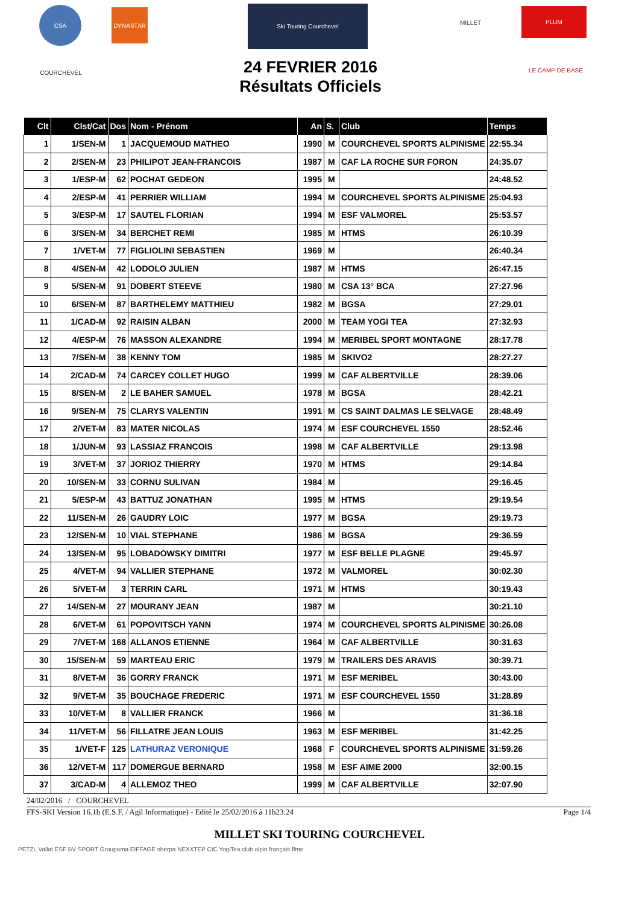CSA DYNASTAR
Ski Touring Courchevel
MILLET PLUM
COURCHEVEL LE CAMP DE BASE
24 FEVRIER 2016
Résultats Officiels
| Clt | Clst/Cat | Dos | Nom - Prénom | An | S. | Club | Temps |
| --- | --- | --- | --- | --- | --- | --- | --- |
| 1 | 1/SEN-M | 1 | JACQUEMOUD MATHEO | 1990 | M | COURCHEVEL SPORTS ALPINISME | 22:55.34 |
| 2 | 2/SEN-M | 23 | PHILIPOT JEAN-FRANCOIS | 1987 | M | CAF LA ROCHE SUR FORON | 24:35.07 |
| 3 | 1/ESP-M | 62 | POCHAT GEDEON | 1995 | M | | 24:48.52 |
| 4 | 2/ESP-M | 41 | PERRIER WILLIAM | 1994 | M | COURCHEVEL SPORTS ALPINISME | 25:04.93 |
| 5 | 3/ESP-M | 17 | SAUTEL FLORIAN | 1994 | M | ESF VALMOREL | 25:53.57 |
| 6 | 3/SEN-M | 34 | BERCHET REMI | 1985 | M | HTMS | 26:10.39 |
| 7 | 1/VET-M | 77 | FIGLIOLINI SEBASTIEN | 1969 | M | | 26:40.34 |
| 8 | 4/SEN-M | 42 | LODOLO JULIEN | 1987 | M | HTMS | 26:47.15 |
| 9 | 5/SEN-M | 91 | DOBERT STEEVE | 1980 | M | CSA 13° BCA | 27:27.96 |
| 10 | 6/SEN-M | 87 | BARTHELEMY MATTHIEU | 1982 | M | BGSA | 27:29.01 |
| 11 | 1/CAD-M | 92 | RAISIN ALBAN | 2000 | M | TEAM YOGI TEA | 27:32.93 |
| 12 | 4/ESP-M | 76 | MASSON ALEXANDRE | 1994 | M | MERIBEL SPORT MONTAGNE | 28:17.78 |
| 13 | 7/SEN-M | 38 | KENNY TOM | 1985 | M | SKIVO2 | 28:27.27 |
| 14 | 2/CAD-M | 74 | CARCEY COLLET HUGO | 1999 | M | CAF ALBERTVILLE | 28:39.06 |
| 15 | 8/SEN-M | 2 | LE BAHER SAMUEL | 1978 | M | BGSA | 28:42.21 |
| 16 | 9/SEN-M | 75 | CLARYS VALENTIN | 1991 | M | CS SAINT DALMAS LE SELVAGE | 28:48.49 |
| 17 | 2/VET-M | 83 | MATER NICOLAS | 1974 | M | ESF COURCHEVEL 1550 | 28:52.46 |
| 18 | 1/JUN-M | 93 | LASSIAZ FRANCOIS | 1998 | M | CAF ALBERTVILLE | 29:13.98 |
| 19 | 3/VET-M | 37 | JORIOZ THIERRY | 1970 | M | HTMS | 29:14.84 |
| 20 | 10/SEN-M | 33 | CORNU SULIVAN | 1984 | M | | 29:16.45 |
| 21 | 5/ESP-M | 43 | BATTUZ JONATHAN | 1995 | M | HTMS | 29:19.54 |
| 22 | 11/SEN-M | 26 | GAUDRY LOIC | 1977 | M | BGSA | 29:19.73 |
| 23 | 12/SEN-M | 10 | VIAL STEPHANE | 1986 | M | BGSA | 29:36.59 |
| 24 | 13/SEN-M | 95 | LOBADOWSKY DIMITRI | 1977 | M | ESF BELLE PLAGNE | 29:45.97 |
| 25 | 4/VET-M | 94 | VALLIER STEPHANE | 1972 | M | VALMOREL | 30:02.30 |
| 26 | 5/VET-M | 3 | TERRIN CARL | 1971 | M | HTMS | 30:19.43 |
| 27 | 14/SEN-M | 27 | MOURANY JEAN | 1987 | M | | 30:21.10 |
| 28 | 6/VET-M | 61 | POPOVITSCH YANN | 1974 | M | COURCHEVEL SPORTS ALPINISME | 30:26.08 |
| 29 | 7/VET-M | 168 | ALLANOS ETIENNE | 1964 | M | CAF ALBERTVILLE | 30:31.63 |
| 30 | 15/SEN-M | 59 | MARTEAU ERIC | 1979 | M | TRAILERS DES ARAVIS | 30:39.71 |
| 31 | 8/VET-M | 36 | GORRY FRANCK | 1971 | M | ESF MERIBEL | 30:43.00 |
| 32 | 9/VET-M | 35 | BOUCHAGE FREDERIC | 1971 | M | ESF COURCHEVEL 1550 | 31:28.89 |
| 33 | 10/VET-M | 8 | VALLIER FRANCK | 1966 | M | | 31:36.18 |
| 34 | 11/VET-M | 56 | FILLATRE JEAN LOUIS | 1963 | M | ESF MERIBEL | 31:42.25 |
| 35 | 1/VET-F | 125 | LATHURAZ VERONIQUE | 1968 | F | COURCHEVEL SPORTS ALPINISME | 31:59.26 |
| 36 | 12/VET-M | 117 | DOMERGUE BERNARD | 1958 | M | ESF AIME 2000 | 32:00.15 |
| 37 | 3/CAD-M | 4 | ALLEMOZ THEO | 1999 | M | CAF ALBERTVILLE | 32:07.90 |
24/02/2016 / COURCHEVEL
FFS-SKI Version 16.1h (E.S.F. / Agil Informatique) - Edité le 25/02/2016 à 11h23:24 Page 1/4
MILLET SKI TOURING COURCHEVEL
PETZL Vallat ESF BV SPORT Groupama EIFFAGE sherpa NEXXTEP CIC YogiTea club alpin français ffme